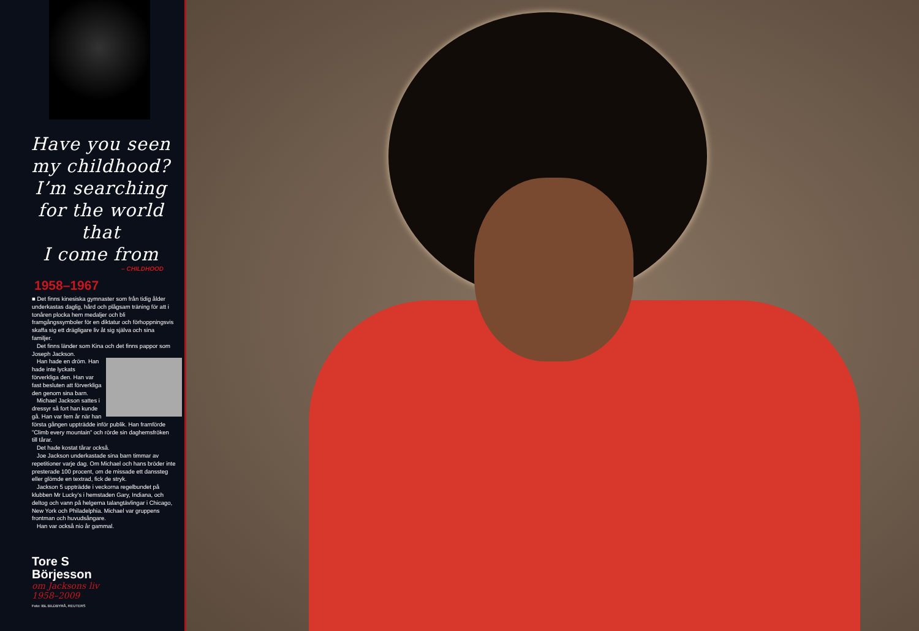Have you seen
my childhood?
I’m searching
for the world that
I come from
– CHILDHOOD
1958–1967
■ Det finns kinesiska gymnaster som från tidig ålder underkastas daglig, hård och plågsam träning för att i tonåren plocka hem medaljer och bli framgångssymboler för en diktatur och förhoppningsvis skaffa sig ett drägligare liv åt sig själva och sina familjer.
Det finns länder som Kina och det finns pappor som Joseph Jackson.
Han hade en dröm. Han hade inte lyckats förverkliga den. Han var fast besluten att förverkliga den genom sina barn.
Michael Jackson sattes i dressyr så fort han kunde gå. Han var fem år när han första gången uppträdde inför publik. Han framförde ”Climb every mountain” och rörde sin daghemsfröken till tårar.
Det hade kostat tårar också.
Joe Jackson underkastade sina barn timmar av repetitioner varje dag. Om Michael och hans bröder inte presterade 100 procent, om de missade ett danssteg eller glömde en textrad, fick de stryk.
Jackson 5 uppträdde i veckorna regelbundet på klubben Mr Lucky’s i hemstaden Gary, Indiana, och deltog och vann på helgerna talangtävlingar i Chicago, New York och Philadelphia. Michael var gruppens frontman och huvudsångare.
Han var också nio år gammal.
Tore S
Börjesson
om Jacksons liv
1958–2009
Foto: IBL BILDBYRÅ, REUTERS